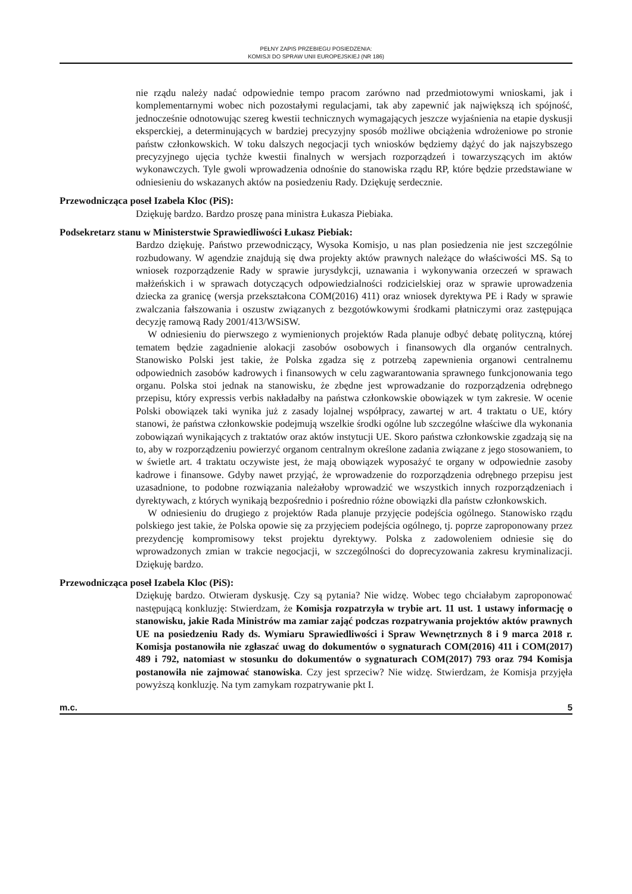PEŁNY ZAPIS PRZEBIEGU POSIEDZENIA:
KOMISJI DO SPRAW UNII EUROPEJSKIEJ (NR 186)
nie rządu należy nadać odpowiednie tempo pracom zarówno nad przedmiotowymi wnioskami, jak i komplementarnymi wobec nich pozostałymi regulacjami, tak aby zapewnić jak największą ich spójność, jednocześnie odnotowując szereg kwestii technicznych wymagających jeszcze wyjaśnienia na etapie dyskusji eksperckiej, a determinujących w bardziej precyzyjny sposób możliwe obciążenia wdrożeniowe po stronie państw członkowskich. W toku dalszych negocjacji tych wniosków będziemy dążyć do jak najszybszego precyzyjnego ujęcia tychże kwestii finalnych w wersjach rozporządzeń i towarzyszących im aktów wykonawczych. Tyle gwoli wprowadzenia odnośnie do stanowiska rządu RP, które będzie przedstawiane w odniesieniu do wskazanych aktów na posiedzeniu Rady. Dziękuję serdecznie.
Przewodnicząca poseł Izabela Kloc (PiS):
Dziękuję bardzo. Bardzo proszę pana ministra Łukasza Piebiaka.
Podsekretarz stanu w Ministerstwie Sprawiedliwości Łukasz Piebiak:
Bardzo dziękuję. Państwo przewodniczący, Wysoka Komisjo, u nas plan posiedzenia nie jest szczególnie rozbudowany. W agendzie znajdują się dwa projekty aktów prawnych należące do właściwości MS. Są to wniosek rozporządzenie Rady w sprawie jurysdykcji, uznawania i wykonywania orzeczeń w sprawach małżeńskich i w sprawach dotyczących odpowiedzialności rodzicielskiej oraz w sprawie uprowadzenia dziecka za granicę (wersja przekształcona COM(2016) 411) oraz wniosek dyrektywa PE i Rady w sprawie zwalczania fałszowania i oszustw związanych z bezgotówkowymi środkami płatniczymi oraz zastępująca decyzję ramową Rady 2001/413/WSiSW.
W odniesieniu do pierwszego z wymienionych projektów Rada planuje odbyć debatę polityczną, której tematem będzie zagadnienie alokacji zasobów osobowych i finansowych dla organów centralnych. Stanowisko Polski jest takie, że Polska zgadza się z potrzebą zapewnienia organowi centralnemu odpowiednich zasobów kadrowych i finansowych w celu zagwarantowania sprawnego funkcjonowania tego organu. Polska stoi jednak na stanowisku, że zbędne jest wprowadzanie do rozporządzenia odrębnego przepisu, który expressis verbis nakładałby na państwa członkowskie obowiązek w tym zakresie. W ocenie Polski obowiązek taki wynika już z zasady lojalnej współpracy, zawartej w art. 4 traktatu o UE, który stanowi, że państwa członkowskie podejmują wszelkie środki ogólne lub szczególne właściwe dla wykonania zobowiązań wynikających z traktatów oraz aktów instytucji UE. Skoro państwa członkowskie zgadzają się na to, aby w rozporządzeniu powierzyć organom centralnym określone zadania związane z jego stosowaniem, to w świetle art. 4 traktatu oczywiste jest, że mają obowiązek wyposażyć te organy w odpowiednie zasoby kadrowe i finansowe. Gdyby nawet przyjąć, że wprowadzenie do rozporządzenia odrębnego przepisu jest uzasadnione, to podobne rozwiązania należałoby wprowadzić we wszystkich innych rozporządzeniach i dyrektywach, z których wynikają bezpośrednio i pośrednio różne obowiązki dla państw członkowskich.
W odniesieniu do drugiego z projektów Rada planuje przyjęcie podejścia ogólnego. Stanowisko rządu polskiego jest takie, że Polska opowie się za przyjęciem podejścia ogólnego, tj. poprze zaproponowany przez prezydencję kompromisowy tekst projektu dyrektywy. Polska z zadowoleniem odniesie się do wprowadzonych zmian w trakcie negocjacji, w szczególności do doprecyzowania zakresu kryminalizacji. Dziękuję bardzo.
Przewodnicząca poseł Izabela Kloc (PiS):
Dziękuję bardzo. Otwieram dyskusję. Czy są pytania? Nie widzę. Wobec tego chciałabym zaproponować następującą konkluzję: Stwierdzam, że Komisja rozpatrzyła w trybie art. 11 ust. 1 ustawy informację o stanowisku, jakie Rada Ministrów ma zamiar zająć podczas rozpatrywania projektów aktów prawnych UE na posiedzeniu Rady ds. Wymiaru Sprawiedliwości i Spraw Wewnętrznych 8 i 9 marca 2018 r. Komisja postanowiła nie zgłaszać uwag do dokumentów o sygnaturach COM(2016) 411 i COM(2017) 489 i 792, natomiast w stosunku do dokumentów o sygnaturach COM(2017) 793 oraz 794 Komisja postanowiła nie zajmować stanowiska. Czy jest sprzeciw? Nie widzę. Stwierdzam, że Komisja przyjęła powyższą konkluzję. Na tym zamykam rozpatrywanie pkt I.
m.c. 5